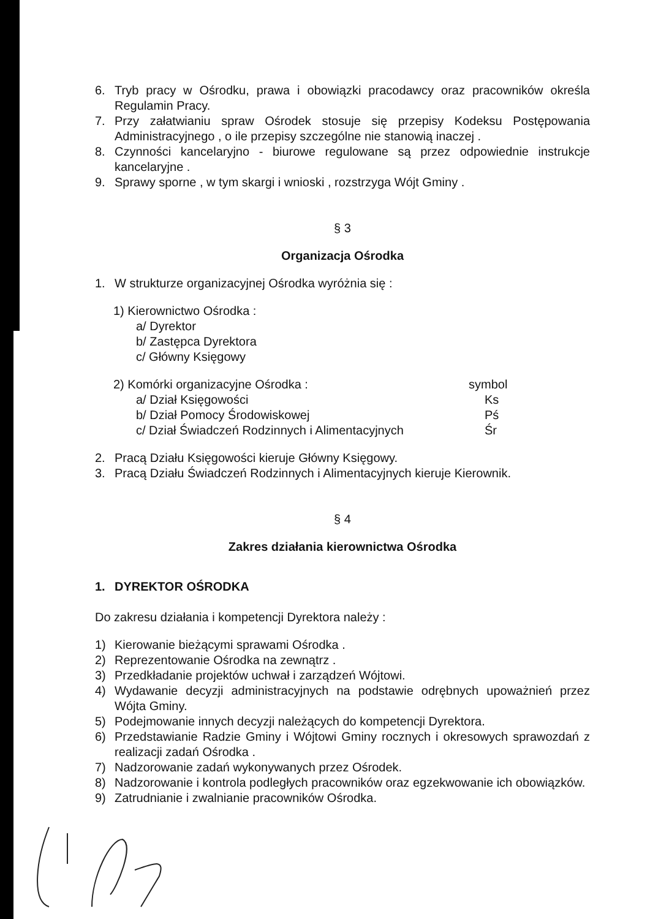6. Tryb pracy w Ośrodku, prawa i obowiązki pracodawcy oraz pracowników określa Regulamin Pracy.
7. Przy załatwianiu spraw Ośrodek stosuje się przepisy Kodeksu Postępowania Administracyjnego , o ile przepisy szczególne nie stanowią inaczej .
8. Czynności kancelaryjno - biurowe regulowane są przez odpowiednie instrukcje kancelaryjne .
9. Sprawy sporne , w tym skargi i wnioski , rozstrzyga Wójt Gminy .
§ 3
Organizacja Ośrodka
1. W strukturze organizacyjnej Ośrodka wyróżnia się :
1) Kierownictwo Ośrodka :
a/ Dyrektor
b/ Zastępca Dyrektora
c/ Główny Księgowy
2) Komórki organizacyjne Ośrodka : symbol
a/ Dział Księgowości Ks
b/ Dział Pomocy Środowiskowej Pś
c/ Dział Świadczeń Rodzinnych i Alimentacyjnych Śr
2. Pracą Działu Księgowości kieruje Główny Księgowy.
3. Pracą Działu Świadczeń Rodzinnych i Alimentacyjnych kieruje Kierownik.
§ 4
Zakres działania kierownictwa Ośrodka
1. DYREKTOR OŚRODKA
Do zakresu działania i kompetencji Dyrektora należy :
1) Kierowanie bieżącymi sprawami Ośrodka .
2) Reprezentowanie Ośrodka na zewnątrz .
3) Przedkładanie projektów uchwał i zarządzeń Wójtowi.
4) Wydawanie decyzji administracyjnych na podstawie odrębnych upoważnień przez Wójta Gminy.
5) Podejmowanie innych decyzji należących do kompetencji Dyrektora.
6) Przedstawianie Radzie Gminy i Wójtowi Gminy rocznych i okresowych sprawozdań z realizacji zadań Ośrodka .
7) Nadzorowanie zadań wykonywanych przez Ośrodek.
8) Nadzorowanie i kontrola podległych pracowników oraz egzekwowanie ich obowiązków.
9) Zatrudnianie i zwalnianie pracowników Ośrodka.